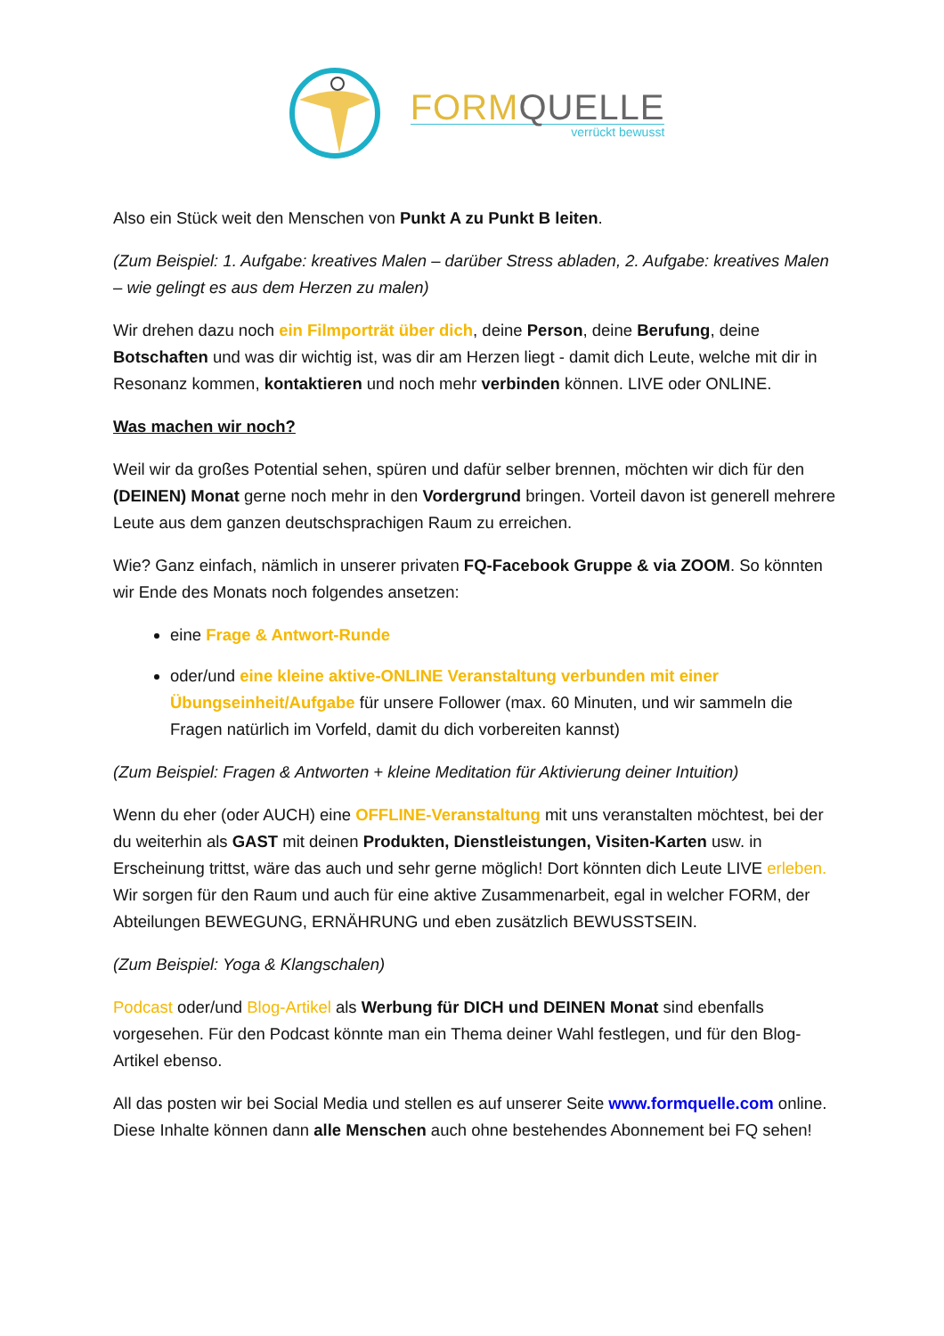FORM QUELLE
verrückt bewusst
Also ein Stück weit den Menschen von Punkt A zu Punkt B leiten.
(Zum Beispiel: 1. Aufgabe: kreatives Malen – darüber Stress abladen, 2. Aufgabe: kreatives Malen – wie gelingt es aus dem Herzen zu malen)
Wir drehen dazu noch ein Filmporträt über dich, deine Person, deine Berufung, deine Botschaften und was dir wichtig ist, was dir am Herzen liegt - damit dich Leute, welche mit dir in Resonanz kommen, kontaktieren und noch mehr verbinden können. LIVE oder ONLINE.
Was machen wir noch?
Weil wir da großes Potential sehen, spüren und dafür selber brennen, möchten wir dich für den (DEINEN) Monat gerne noch mehr in den Vordergrund bringen. Vorteil davon ist generell mehrere Leute aus dem ganzen deutschsprachigen Raum zu erreichen.
Wie? Ganz einfach, nämlich in unserer privaten FQ-Facebook Gruppe & via ZOOM. So könnten wir Ende des Monats noch folgendes ansetzen:
eine Frage & Antwort-Runde
oder/und eine kleine aktive-ONLINE Veranstaltung verbunden mit einer Übungseinheit/Aufgabe für unsere Follower (max. 60 Minuten, und wir sammeln die Fragen natürlich im Vorfeld, damit du dich vorbereiten kannst)
(Zum Beispiel: Fragen & Antworten + kleine Meditation für Aktivierung deiner Intuition)
Wenn du eher (oder AUCH) eine OFFLINE-Veranstaltung mit uns veranstalten möchtest, bei der du weiterhin als GAST mit deinen Produkten, Dienstleistungen, Visiten-Karten usw. in Erscheinung trittst, wäre das auch und sehr gerne möglich! Dort könnten dich Leute LIVE erleben. Wir sorgen für den Raum und auch für eine aktive Zusammenarbeit, egal in welcher FORM, der Abteilungen BEWEGUNG, ERNÄHRUNG und eben zusätzlich BEWUSSTSEIN.
(Zum Beispiel: Yoga & Klangschalen)
Podcast oder/und Blog-Artikel als Werbung für DICH und DEINEN Monat sind ebenfalls vorgesehen. Für den Podcast könnte man ein Thema deiner Wahl festlegen, und für den Blog-Artikel ebenso.
All das posten wir bei Social Media und stellen es auf unserer Seite www.formquelle.com online. Diese Inhalte können dann alle Menschen auch ohne bestehendes Abonnement bei FQ sehen!